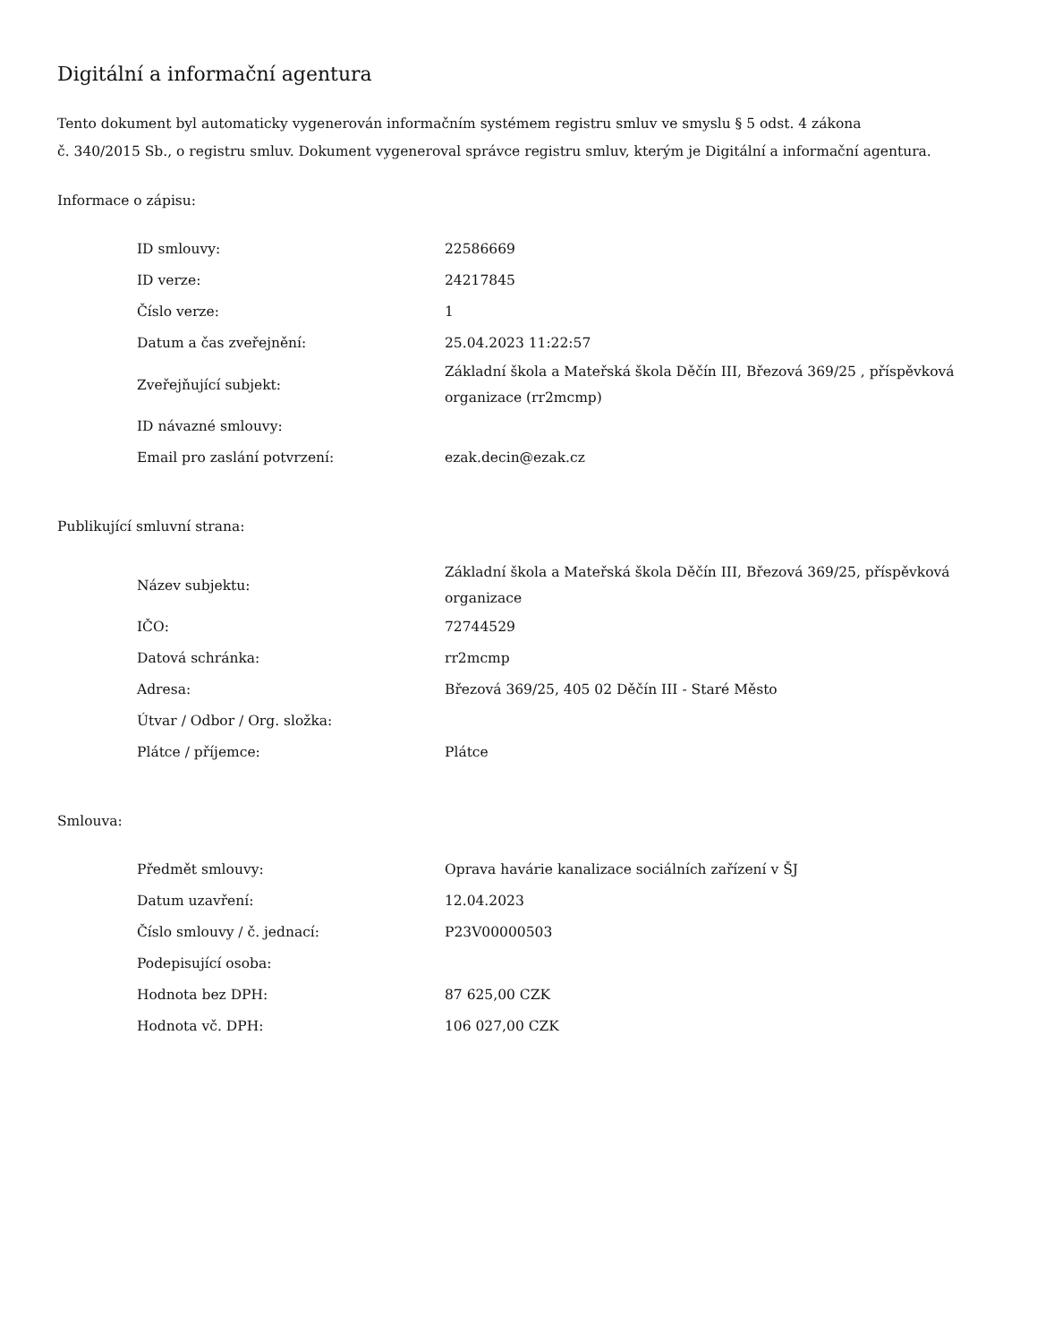Digitální a informační agentura
Tento dokument byl automaticky vygenerován informačním systémem registru smluv ve smyslu § 5 odst. 4 zákona
č. 340/2015 Sb., o registru smluv. Dokument vygeneroval správce registru smluv, kterým je Digitální a informační agentura.
Informace o zápisu:
| ID smlouvy: | 22586669 |
| ID verze: | 24217845 |
| Číslo verze: | 1 |
| Datum a čas zveřejnění: | 25.04.2023 11:22:57 |
| Zveřejňující subjekt: | Základní škola a Mateřská škola Děčín III, Březová 369/25 , příspěvková organizace (rr2mcmp) |
| ID návazné smlouvy: | |
| Email pro zaslání potvrzení: | ezak.decin@ezak.cz |
Publikující smluvní strana:
| Název subjektu: | Základní škola a Mateřská škola Děčín III, Březová 369/25, příspěvková organizace |
| IČO: | 72744529 |
| Datová schránka: | rr2mcmp |
| Adresa: | Březová 369/25, 405 02 Děčín III - Staré Město |
| Útvar / Odbor / Org. složka: | |
| Plátce / příjemce: | Plátce |
Smlouva:
| Předmět smlouvy: | Oprava havárie kanalizace sociálních zařízení v ŠJ |
| Datum uzavření: | 12.04.2023 |
| Číslo smlouvy / č. jednací: | P23V00000503 |
| Podepisující osoba: | |
| Hodnota bez DPH: | 87 625,00 CZK |
| Hodnota vč. DPH: | 106 027,00 CZK |